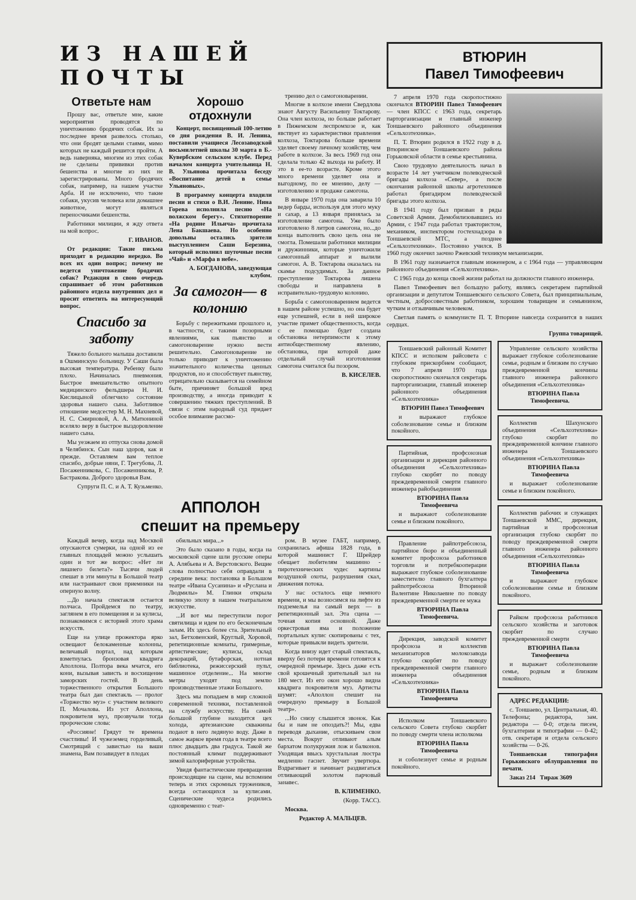ИЗ НАШЕЙ ПОЧТЫ
Ответьте нам
Прошу вас, ответьте мне, какие мероприятия проводятся по уничтожению бродячих собак. Их за последнее время развелось столько, что они бродят целыми стаями, мимо которых не каждый решится пройти. А ведь наверняка, многим из этих собак не сделаны прививки против бешенства и многие из них не зарегистрированы. Много бродячих собак, например, на нашем участке Арба. И не исключено, что такие собаки, укусив человека или домашнее животное, могут являться переносчиками бешенства.
Работники милиции, я жду ответа на мой вопрос.
Г. ИВАНОВ.
От редакции: Такие письма приходят в редакцию нередко. Во всех их один вопрос; почему не ведется уничтожение бродячих собак? Редакция в свою очередь спрашивает об этом работников районного отдела внутренних дел и просит ответить на интересующий вопрос.
Спасибо за заботу
Тяжело больного малыша доставили в Ошминскую больницу. У Саши была высокая температура. Ребенку было плохо. Начиналась пневмония. Быстрое вмешательство опытного медицинского фельдшера Н. И. Кислицыной облегчило состояние здоровья нашего сына. Заботливое отношение медсестер М. Н. Махневой, Н. С. Смирновой, А. А. Матюниной вселяло веру в быстрое выздоровление нашего сына.
Мы уезжаем из отпуска снова домой в Челябинск. Сын наш здоров, как и прежде. Оставляем вам теплое спасибо, добрые няни, Г. Трегубова, Л. Посаженникова, С. Посаженникова, Р. Бастракова. Доброго здоровья Вам.
Супруги П. С. и А. Т. Кузьменко.
Хорошо отдохнули
Концерт, посвященный 100-летию со дня рождения В. И. Ленина, поставили учащиеся Лесозаводской восьмилетней школы 30 марта в Б.-Кувербском сельском клубе. Перед началом концерта учительница Н. В. Ульянова прочитала беседу «Воспитание детей в семье Ульяновых».
В программу концерта входили песни и стихи о В.И. Ленине. Нина Горева исполнила песню «На волжском берегу». Стихотворение «На родине Ильича» прочитала Лена Бакшаева. Но особенно довольны остались зрители выступлением Саши Березина, который исполнил шуточные песни «Чай» и «Марфа в небе».
А. БОГДАНОВА, заведующая клубом.
За самогон— в колонию
Борьбу с пережитками прошлого и, в частности, с такими позорными явлениями, как пьянство и самогоноварение нужно вести решительно. Самогоноварение не только приводит к уничтожению значительного количества ценных продуктов, но и способствует пьянству, отрицательно сказывается на семейном быте, причиняет большой вред производству, а иногда приводит к совершению тяжких преступлений. В связи с этим народный суд придает особое внимание рассмо-
трению дел о самогоноварении.
Многие в колхозе имени Свердлова знают Августу Васильевну Токтарову. Она член колхоза, но больше работает в Пижемском леспромхозе и, как явствует из характеристики правления колхоза, Токтарова больше времени уделяет своему личному хозяйству, чем работе в колхозе. За весь 1969 год она сделала только 42 выхода на работу. И это в ее-то возрасте. Кроме этого много времени уделяет она и выгодному, по ее мнению, делу — изготовлению и продаже самогона.
В январе 1970 года она заварила 10 ведер барды, используя для этого муку и сахар, а 13 января принялась за изготовление самогона. Уже было изготовлено 8 литров самогона, но...до конца выполнить свою цель она не смогла. Помешали работники милиции и дружинники, которые уничтожили самогонный аппарат и вылили самогон. А. В. Токтарова оказалась на скамье подсудимых. За данное преступление Токтарова лишена свободы и направлена в исправительно-трудовую колонию.
Борьба с самогоноварением ведется в нашем районе успешно, но она будет еще успешней, если в ней широкое участие примет общественность, когда с ее помощью будет создана обстановка нетерпимости к этому антиобщественному явлению, обстановка, при которой даже отдельный случай изготовления самогона считался бы позором.
В. КИСЕЛЕВ.
АППОЛОН
спешит на премьеру
Каждый вечер, когда над Москвой опускаются сумерки, на одной из ее главных площадей можно услышать один и тот же вопрос: «Нет ли лишнего билета?» Тысячи людей спешат в эти минуты в Большой театр или настраивают свои приемники на оперную волну.
...До начала спектакля остается полчаса. Пройдемся по театру, заглянем в его помещения и за кулисы, познакомимся с историей этого храма искусств.
Еще на улице прожектора ярко освещают белокаменные колонны, величавый портал, над которым взметнулась бронзовая квадрига Аполлона. Полтора века мчатся, его кони, вызывая зависть и восхищение заморских гостей. В день торжественного открытия Большого театра был дан спектакль — пролог «Торжество муз» с участием великого П. Мочалова. Из уст Аполлона, покровителя муз, прозвучали тогда пророческие слова:
«Россияне! Грядут те времена счастливы! И чужеземец горделивый, Смотрящий с завистью на ваши знамена, Вам позавидует в плодах
обильных мира...»
Это было сказано в годы, когда на московской сцене шли русские оперы А. Алябьева и А. Верстовского. Вещие слова полностью себя оправдали в середине века: постановка в Большом театре «Ивана Сусанина» и «Руслана и Людмилы» М. Глинки открыла великую эпоху в нашем театральном искусстве.
...И вот мы переступили порог святилища и идем по его бесконечным залам. Их здесь более ста. Зрительный зал, Бетховенский, Круглый, Хоровой, репетиционные комнаты, гримерные, артистические; кулисы, склад декораций, бутафорская, нотная библиотека, режиссерский пульт, машинное отделение... На многие метры уходят под землю производственные этажи Большого.
Здесь мы попадаем в мир сложной современной техники, поставленной на службу искусству. На самой большой глубине находится цех холода, артезианские скважины подают в него ледяную воду. Даже в самое жаркое время года в театре всего плюс двадцать два градуса. Такой же постоянный климат поддерживают зимой калориферные устройства.
Увидя фантастические превращения происходящие на сцене, мы вспомним теперь и этих скромных тружеников, всегда остающихся за кулисами. Сценические чудеса родились одновременно с теат-
ром. В музее ГАБТ, например, сохранилась афиша 1828 года, в которой машинист Г. Шрейдер обещает любителям машинно - пиротехнических чудес картины воздушной охоты, разрушения скал, движения потока.
У нас осталось еще немного времени, и мы возносимся на лифте из подземелья на самый верх — в репетиционный зал. Эта сцена — точная копия основной. Даже оркестровая яма и положение портальных кулис скопированы с тех, которые привыкли видеть зрители.
Когда внизу идет старый спектакль, вверху без потери времени готовятся к очередной премьере. Здесь даже есть свой крошечный зрительный зал на 180 мест. Из его окон хорошо видна квадрига покровителя муз. Артисты шумят: «Аполлон спешит на очередную премьеру в Большой театр».
...Но снизу слышится звонок. Как бы и нам не опоздать?! Мы, едва переводя дыхание, отыскиваем свои места. Вокруг отливают алым бархатом полукружия лож и балконов. Уходящая ввысь хрустальная люстра медленно гаснет. Звучит увертюра. Вздрагивает и начинает раздвигаться отливающий золотом парчовый занавес.
В. КЛИМЕНКО.
(Корр. ТАСС).
Москва.
Редактор А. МАЛЬЦЕВ.
ВТЮРИН
Павел Тимофеевич
7 апреля 1970 года скоропостижно скончался ВТЮРИН Павел Тимофеевич — член КПСС с 1963 года, секретарь парторганизации и главный инженер Тоншаевского районного объединения «Сельхозтехника».
П. Т. Втюрин родился в 1922 году в д. Втюринское Тоншаевского района Горьковской области в семье крестьянина.
Свою трудовую деятельность начал в возрасте 14 лет учетчиком полеводческой бригады колхоза «Север», а после окончания районной школы агротехников работал бригадиром полеводческой бригады этого колхоза.
В 1941 году был призван в ряды Советской Армии. Демобилизовавшись из Армии, с 1947 года работал трактористом, механиком, инспектором гостехнадзора в Тоншаевской МТС, а позднее «Сельхозтехники». Постоянно учился. В 1960 году окончил заочно Ржевский техникум механизации.
В 1961 году назначается главным инженером, а с 1964 года — управляющим районного объединения «Сельхозтехника».
С 1965 года до конца своей жизни работал на должности главного инженера.
Павел Тимофеевич вел большую работу, являясь секретарем партийной организации и депутатом Тоншаевского сельского Совета, был принципиальным, честным, добросовестным работником, хорошим товарищем и семьянином, чутким и отзывчивым человеком.
Светлая память о коммунисте П. Т. Втюрине навсегда сохранится в наших сердцах.
Группа товарищей.
Тоншаевский районный Комитет КПСС и исполком райсовета с глубоким прискорбием сообщают, что 7 апреля 1970 года скоропостижно скончался секретарь парторганизации, главный инженер районного объединения «Сельхозтехника»
ВТЮРИН Павел Тимофеевич
и выражают глубокое соболезнование семье и близким покойного.
Партийная, профсоюзная организации и дирекция районного объединения «Сельхозтехника» глубоко скорбят по поводу преждевременной смерти главного инженера райобъединения
ВТЮРИНА Павла Тимофеевича
и выражают соболезнование семье и близким покойного.
Правление райпотребсоюза, партийное бюро и объединенный комитет профсоюза работников торговли и потребкооперации выражают глубокое соболезнование заместителю главного бухгалтера райпотребсоюза Втюриной Валентине Николаевне по поводу преждевременной смерти ее мужа
ВТЮРИНА Павла Тимофеевича.
Дирекция, заводской комитет профсоюза и коллектив механизаторов молокозавода глубоко скорбят по поводу преждевременной смерти главного инженера объединения «Сельхозтехника»
ВТЮРИНА Павла Тимофеевича
Исполком Тоншаевского сельского Совета глубоко скорбит по поводу смерти члена исполкома
ВТЮРИНА Павла Тимофеевича
и соболезнует семье и родным покойного.
Управление сельского хозяйства выражает глубокое соболезнование семье, родным и близким по случаю преждевременной кончины главного инженера районного объединения «Сельхозтехника»
ВТЮРИНА Павла Тимофеевича.
Коллектив Шахунского объединения «Сельхозтехника» глубоко скорбит по преждевременной кончине главного инженера Тоншаевского объединения «Сельхозтехника»
ВТЮРИНА Павла Тимофеевича
и выражает соболезнование семье и близким покойного.
Коллектив рабочих и служащих Тоншаевской ММС, дирекция, партийная и профсоюзная организация глубоко скорбят по поводу преждевременной смерти главного инженера районного объединения «Сельхозтехника»
ВТЮРИНА Павла Тимофеевича
и выражают глубокое соболезнование семье и близким покойного.
Райком профсоюза работников сельского хозяйства и заготовок скорбит по случаю преждевременной смерти
ВТЮРИНА Павла Тимофеевича
и выражает соболезнование семье, родным и близким покойного.
АДРЕС РЕДАКЦИИ:
с. Тоншаево, ул. Центральная, 40. Телефоны; редактора, зам. редактора — 0-0; отдела писем, бухгалтерии и типографии — 0-42; отв. секретаря и отдела сельского хозяйства — 0-26.
Тоншаевская типография Горьковского облуправления по печати.
Заказ 214 Тираж 3609